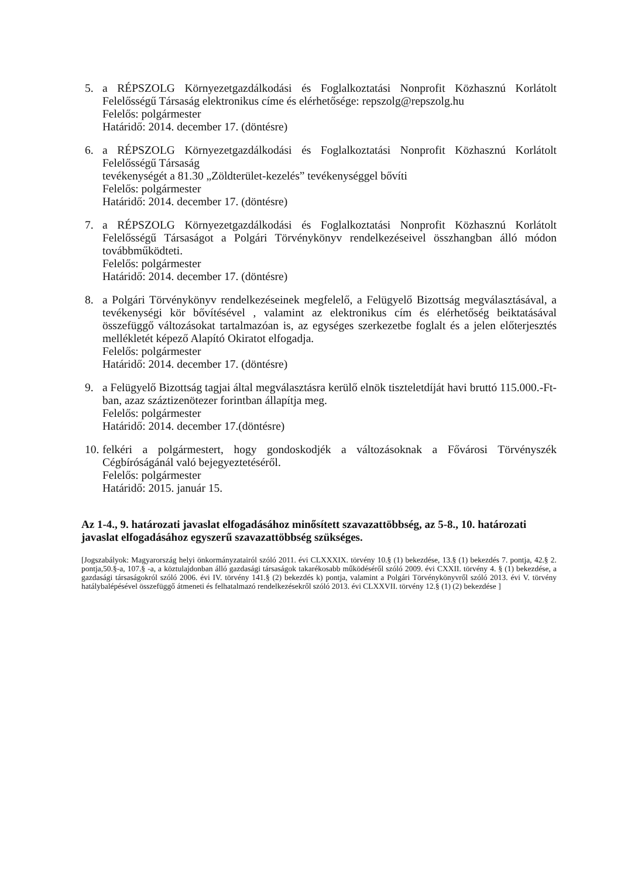5. a RÉPSZOLG Környezetgazdálkodási és Foglalkoztatási Nonprofit Közhasznú Korlátolt Felelősségű Társaság elektronikus címe és elérhetősége: repszolg@repszolg.hu
Felelős: polgármester
Határidő: 2014. december 17. (döntésre)
6. a RÉPSZOLG Környezetgazdálkodási és Foglalkoztatási Nonprofit Közhasznú Korlátolt Felelősségű Társaság
tevékenységét a 81.30 „Zöldterület-kezelés” tevékenységgel bővíti
Felelős: polgármester
Határidő: 2014. december 17. (döntésre)
7. a RÉPSZOLG Környezetgazdálkodási és Foglalkoztatási Nonprofit Közhasznú Korlátolt Felelősségű Társaságot a Polgári Törvénykönyv rendelkezéseivel összhangban álló módon továbbműködteti.
Felelős: polgármester
Határidő: 2014. december 17. (döntésre)
8. a Polgári Törvénykönyv rendelkezéseinek megfelelő, a Felügyelő Bizottság megválasztásával, a tevékenységi kör bővítésével , valamint az elektronikus cím és elérhetőség beiktatásával összefüggő változásokat tartalmazóan is, az egységes szerkezetbe foglalt és a jelen előterjesztés mellékletét képező Alapító Okiratot elfogadja.
Felelős: polgármester
Határidő: 2014. december 17. (döntésre)
9. a Felügyelő Bizottság tagjai által megválasztásra kerülő elnök tiszteletdíját havi bruttó 115.000.-Ft-ban, azaz száztizenötezer forintban állapítja meg.
Felelős: polgármester
Határidő: 2014. december 17.(döntésre)
10.
felkéri a polgármestert, hogy gondoskodjék a változásoknak a Fővárosi Törvényszék Cégbíróságánál való bejegyeztetéséről.
Felelős: polgármester
Határidő: 2015. január 15.
Az 1-4., 9. határozati javaslat elfogadásához minősített szavazattöbbség, az 5-8., 10. határozati javaslat elfogadásához egyszerű szavazattöbbség szükséges.
[Jogszabályok: Magyarország helyi önkormányzatairól szóló 2011. évi CLXXXIX. törvény 10.§ (1) bekezdése, 13.§ (1) bekezdés 7. pontja, 42.§ 2. pontja,50.§-a, 107.§ -a, a köztulajdonban álló gazdasági társaságok takarékosabb működéséről szóló 2009. évi CXXII. törvény 4. § (1) bekezdése, a gazdasági társaságokról szóló 2006. évi IV. törvény 141.§ (2) bekezdés k) pontja, valamint a Polgári Törvénykönyvről szóló 2013. évi V. törvény hatálybalépésével összefüggő átmeneti és felhatalmazó rendelkezésekről szóló 2013. évi CLXXVII. törvény 12.§ (1) (2) bekezdése ]